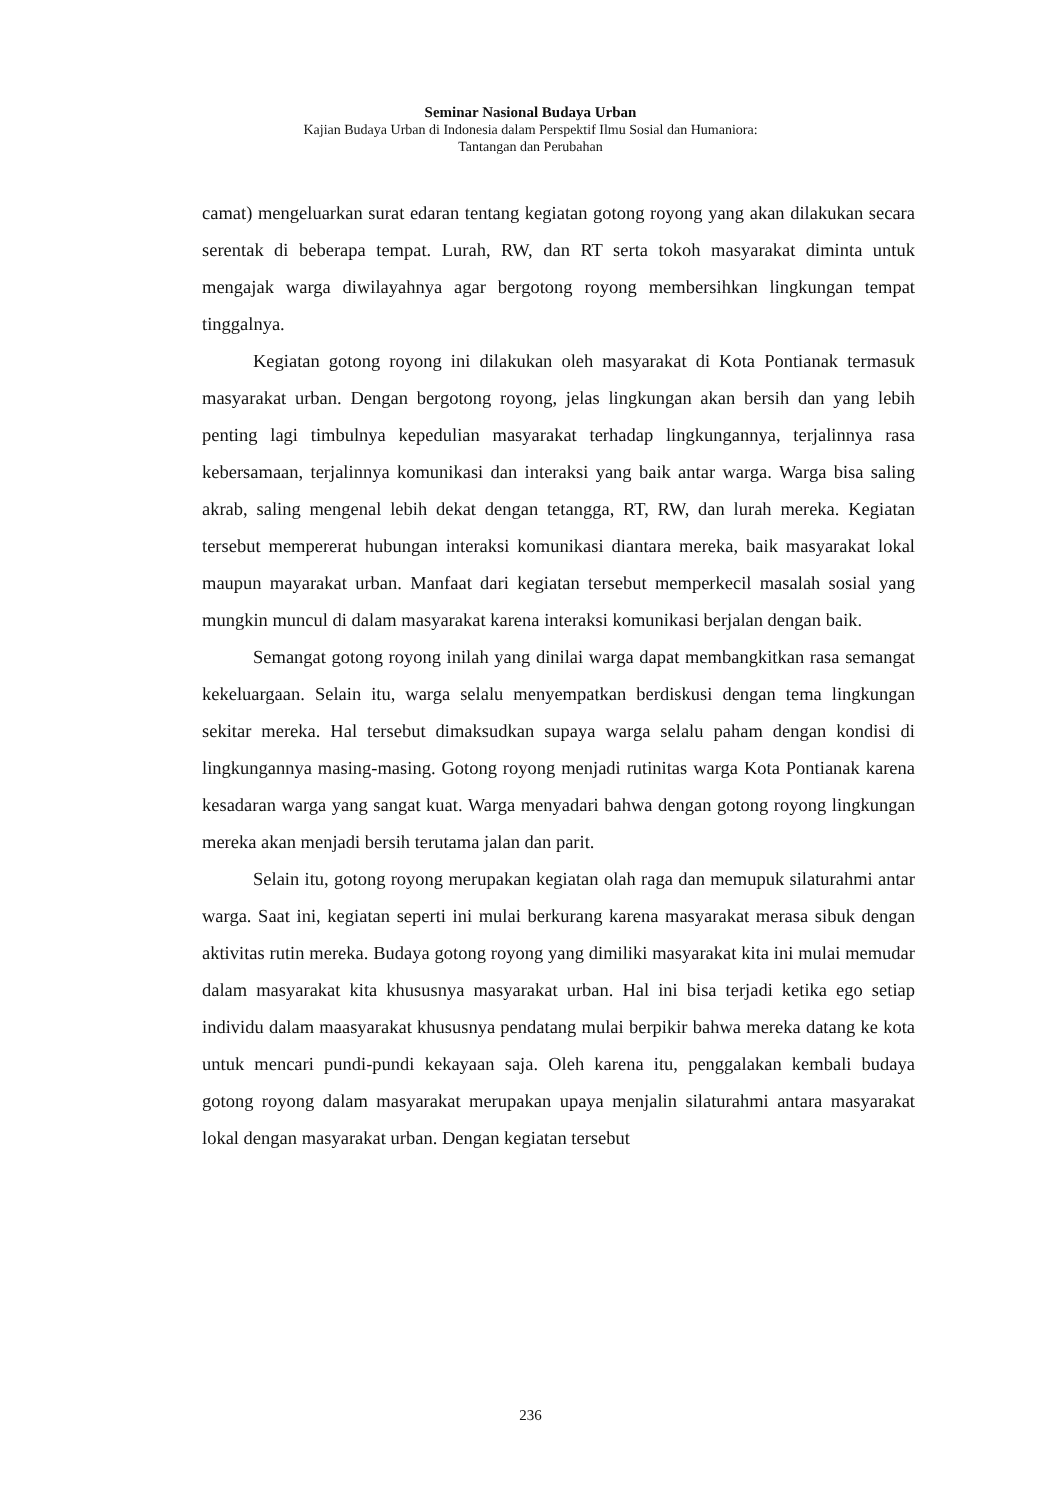Seminar Nasional Budaya Urban
Kajian Budaya Urban di Indonesia dalam Perspektif Ilmu Sosial dan Humaniora:
Tantangan dan Perubahan
camat) mengeluarkan surat edaran tentang kegiatan gotong royong yang akan dilakukan secara serentak di beberapa tempat. Lurah, RW, dan RT serta tokoh masyarakat diminta untuk mengajak warga diwilayahnya agar bergotong royong membersihkan lingkungan tempat tinggalnya.
Kegiatan gotong royong ini dilakukan oleh masyarakat di Kota Pontianak termasuk masyarakat urban. Dengan bergotong royong, jelas lingkungan akan bersih dan yang lebih penting lagi timbulnya kepedulian masyarakat terhadap lingkungannya, terjalinnya rasa kebersamaan, terjalinnya komunikasi dan interaksi yang baik antar warga. Warga bisa saling akrab, saling mengenal lebih dekat dengan tetangga, RT, RW, dan lurah mereka. Kegiatan tersebut mempererat hubungan interaksi komunikasi diantara mereka, baik masyarakat lokal maupun mayarakat urban. Manfaat dari kegiatan tersebut memperkecil masalah sosial yang mungkin muncul di dalam masyarakat karena interaksi komunikasi berjalan dengan baik.
Semangat gotong royong inilah yang dinilai warga dapat membangkitkan rasa semangat kekeluargaan. Selain itu, warga selalu menyempatkan berdiskusi dengan tema lingkungan sekitar mereka. Hal tersebut dimaksudkan supaya warga selalu paham dengan kondisi di lingkungannya masing-masing. Gotong royong menjadi rutinitas warga Kota Pontianak karena kesadaran warga yang sangat kuat. Warga menyadari bahwa dengan gotong royong lingkungan mereka akan menjadi bersih terutama jalan dan parit.
Selain itu, gotong royong merupakan kegiatan olah raga dan memupuk silaturahmi antar warga. Saat ini, kegiatan seperti ini mulai berkurang karena masyarakat merasa sibuk dengan aktivitas rutin mereka. Budaya gotong royong yang dimiliki masyarakat kita ini mulai memudar dalam masyarakat kita khususnya masyarakat urban. Hal ini bisa terjadi ketika ego setiap individu dalam maasyarakat khususnya pendatang mulai berpikir bahwa mereka datang ke kota untuk mencari pundi-pundi kekayaan saja. Oleh karena itu, penggalakan kembali budaya gotong royong dalam masyarakat merupakan upaya menjalin silaturahmi antara masyarakat lokal dengan masyarakat urban. Dengan kegiatan tersebut
236